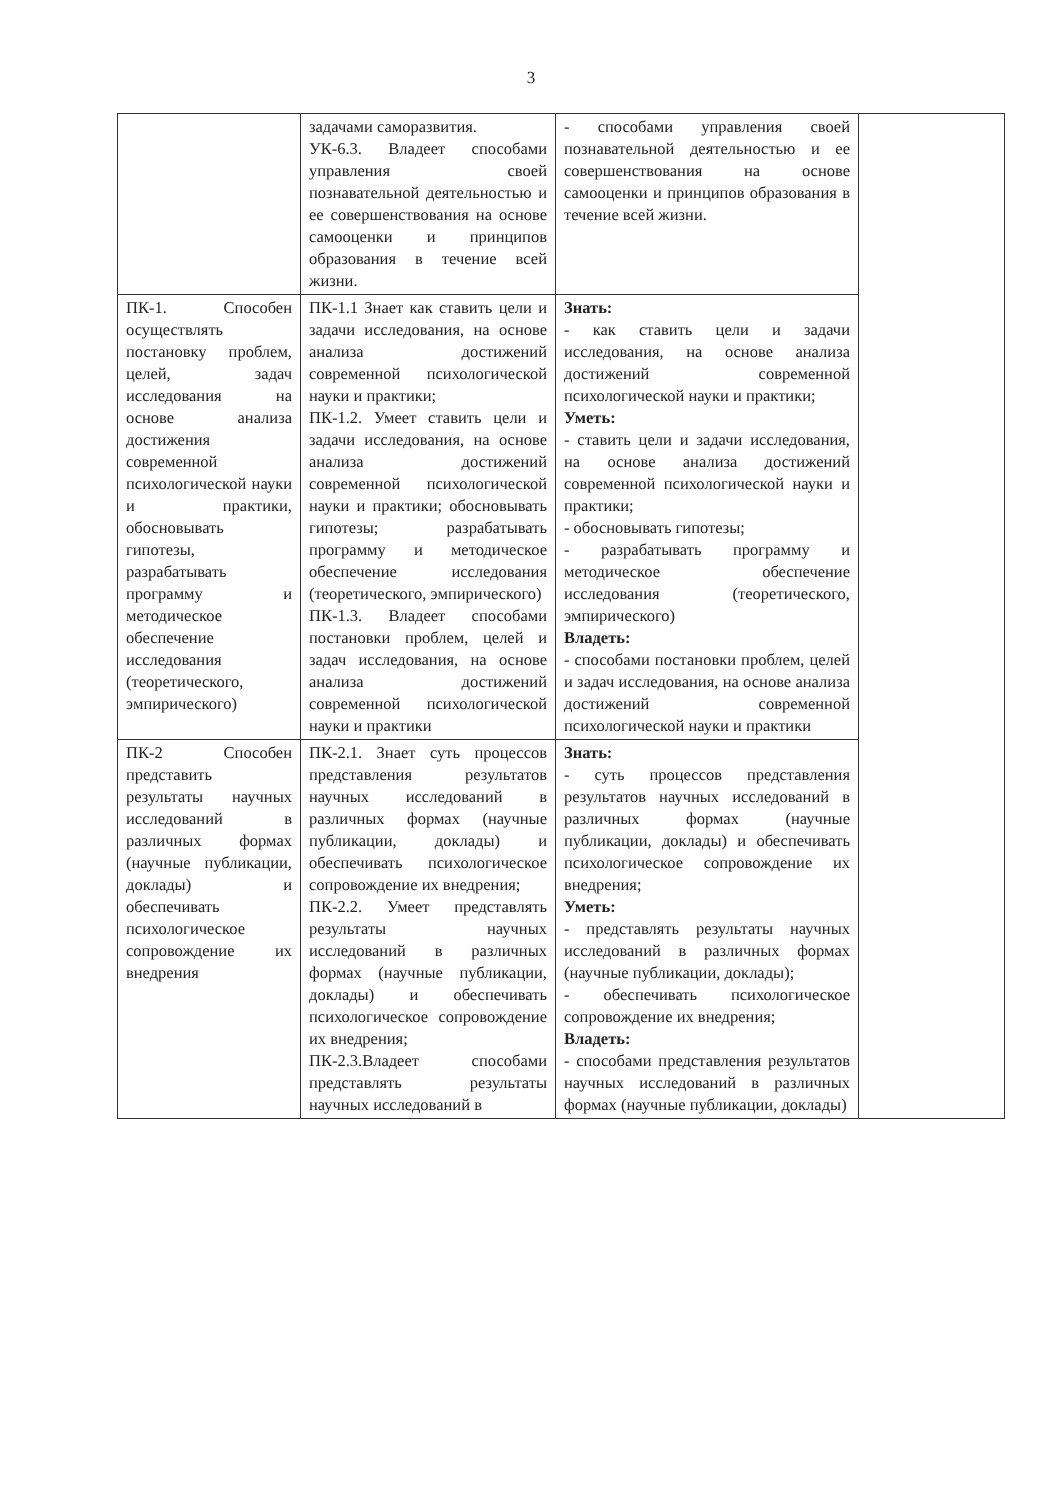3
| | задачами саморазвития. УК-6.3. Владеет способами управления своей познавательной деятельностью и ее совершенствования на основе самооценки и принципов образования в течение всей жизни. | - способами управления своей познавательной деятельностью и ее совершенствования на основе самооценки и принципов образования в течение всей жизни. | |
| ПК-1. Способен осуществлять постановку проблем, целей, задач исследования на основе анализа достижения современной психологической науки и практики, обосновывать гипотезы, разрабатывать программу и методическое обеспечение исследования (теоретического, эмпирического) | ПК-1.1 Знает как ставить цели и задачи исследования, на основе анализа достижений современной психологической науки и практики; ПК-1.2. Умеет ставить цели и задачи исследования, на основе анализа достижений современной психологической науки и практики; обосновывать гипотезы; разрабатывать программу и методическое обеспечение исследования (теоретического, эмпирического) ПК-1.3. Владеет способами постановки проблем, целей и задач исследования, на основе анализа достижений современной психологической науки и практики | Знать: - как ставить цели и задачи исследования, на основе анализа достижений современной психологической науки и практики; Уметь: - ставить цели и задачи исследования, на основе анализа достижений современной психологической науки и практики; - обосновывать гипотезы; - разрабатывать программу и методическое обеспечение исследования (теоретического, эмпирического) Владеть: - способами постановки проблем, целей и задач исследования, на основе анализа достижений современной психологической науки и практики | |
| ПК-2 Способен представить результаты научных исследований в различных формах (научные публикации, доклады) и обеспечивать психологическое сопровождение их внедрения | ПК-2.1. Знает суть процессов представления результатов научных исследований в различных формах (научные публикации, доклады) и обеспечивать психологическое сопровождение их внедрения; ПК-2.2. Умеет представлять результаты научных исследований в различных формах (научные публикации, доклады) и обеспечивать психологическое сопровождение их внедрения; ПК-2.3.Владеет способами представлять результаты научных исследований в | Знать: - суть процессов представления результатов научных исследований в различных формах (научные публикации, доклады) и обеспечивать психологическое сопровождение их внедрения; Уметь: - представлять результаты научных исследований в различных формах (научные публикации, доклады); - обеспечивать психологическое сопровождение их внедрения; Владеть: - способами представления результатов научных исследований в различных формах (научные публикации, доклады) | |